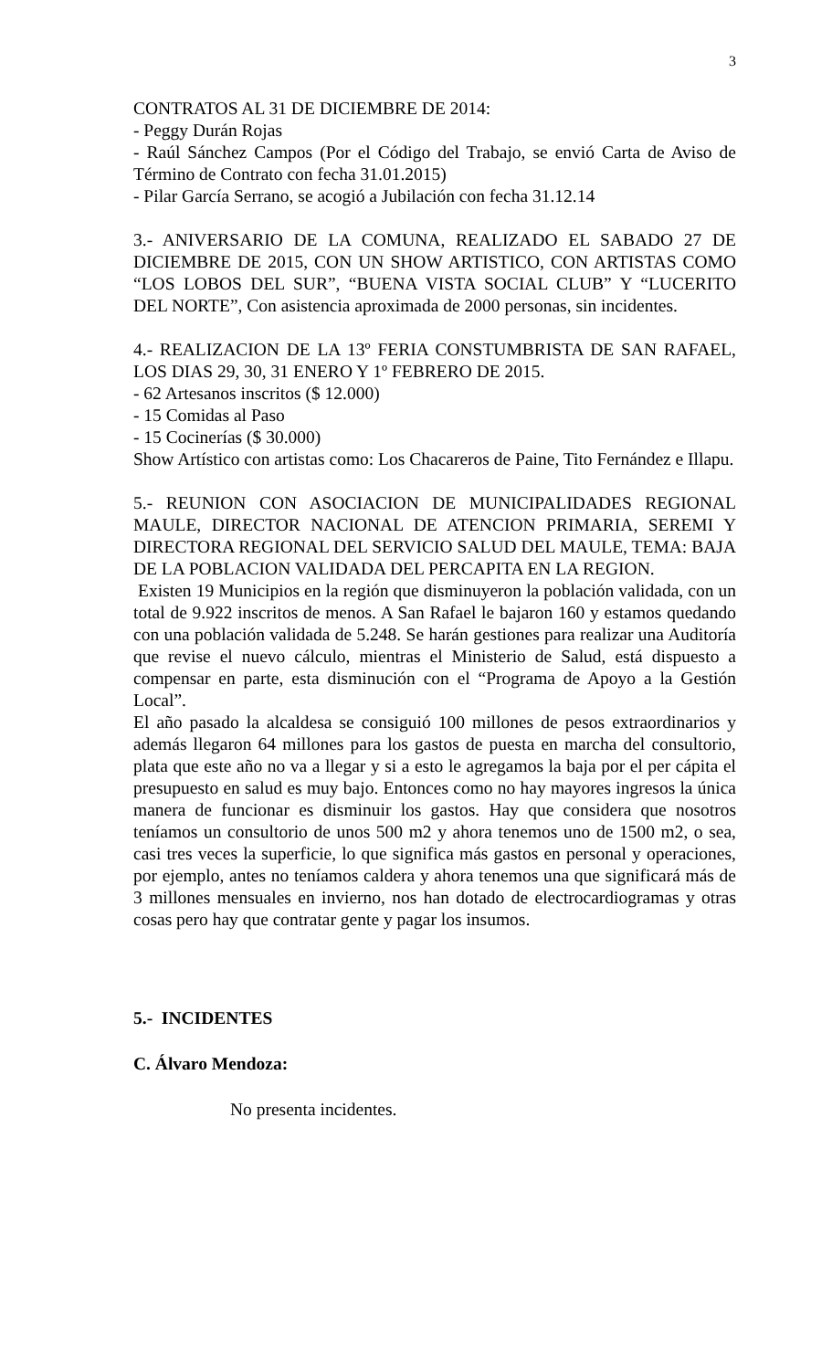3
CONTRATOS AL 31 DE DICIEMBRE DE 2014:
- Peggy Durán Rojas
- Raúl Sánchez Campos (Por el Código del Trabajo, se envió Carta de Aviso de Término de Contrato con fecha 31.01.2015)
- Pilar García Serrano, se acogió a Jubilación con fecha 31.12.14
3.- ANIVERSARIO DE LA COMUNA, REALIZADO EL SABADO 27 DE DICIEMBRE DE 2015, CON UN SHOW ARTISTICO, CON ARTISTAS COMO “LOS LOBOS DEL SUR”, “BUENA VISTA SOCIAL CLUB” Y “LUCERITO DEL NORTE”, Con asistencia aproximada de 2000 personas, sin incidentes.
4.- REALIZACION DE LA 13º FERIA CONSTUMBRISTA DE SAN RAFAEL, LOS DIAS 29, 30, 31 ENERO Y 1º FEBRERO DE 2015.
- 62 Artesanos inscritos ($ 12.000)
- 15 Comidas al Paso
- 15 Cocinerías ($ 30.000)
Show Artístico con artistas como: Los Chacareros de Paine, Tito Fernández e Illapu.
5.- REUNION CON ASOCIACION DE MUNICIPALIDADES REGIONAL MAULE, DIRECTOR NACIONAL DE ATENCION PRIMARIA, SEREMI Y DIRECTORA REGIONAL DEL SERVICIO SALUD DEL MAULE, TEMA: BAJA DE LA POBLACION VALIDADA DEL PERCAPITA EN LA REGION.
Existen 19 Municipios en la región que disminuyeron la población validada, con un total de 9.922 inscritos de menos. A San Rafael le bajaron 160 y estamos quedando con una población validada de 5.248. Se harán gestiones para realizar una Auditoría que revise el nuevo cálculo, mientras el Ministerio de Salud, está dispuesto a compensar en parte, esta disminución con el “Programa de Apoyo a la Gestión Local”.
El año pasado la alcaldesa se consiguió 100 millones de pesos extraordinarios y además llegaron 64 millones para los gastos de puesta en marcha del consultorio, plata que este año no va a llegar y si a esto le agregamos la baja por el per cápita el presupuesto en salud es muy bajo. Entonces como no hay mayores ingresos la única manera de funcionar es disminuir los gastos. Hay que considera que nosotros teníamos un consultorio de unos 500 m2 y ahora tenemos uno de 1500 m2, o sea, casi tres veces la superficie, lo que significa más gastos en personal y operaciones, por ejemplo, antes no teníamos caldera y ahora tenemos una que significará más de 3 millones mensuales en invierno, nos han dotado de electrocardiogramas y otras cosas pero hay que contratar gente y pagar los insumos.
5.- INCIDENTES
C. Álvaro Mendoza:
No presenta incidentes.